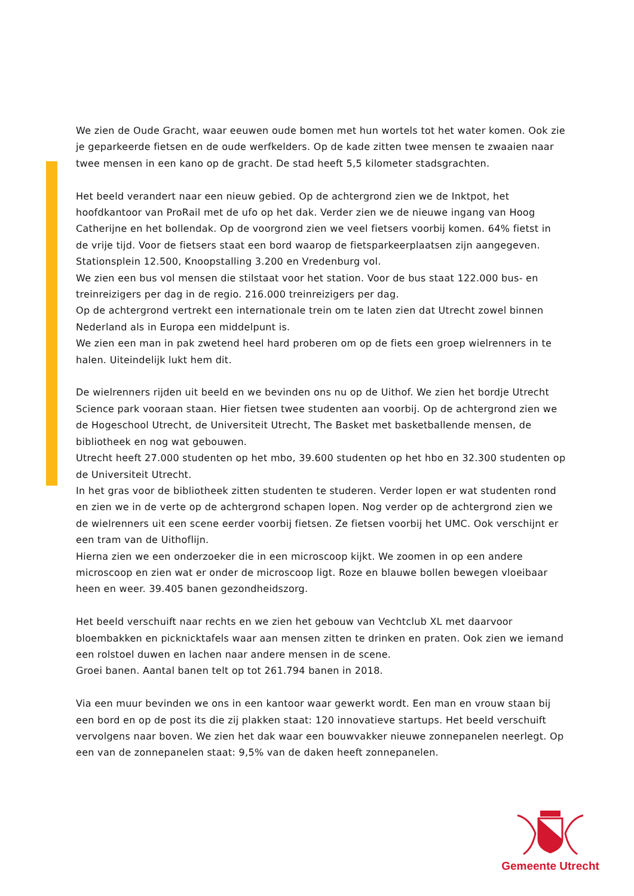We zien de Oude Gracht, waar eeuwen oude bomen met hun wortels tot het water komen. Ook zie je geparkeerde fietsen en de oude werfkelders. Op de kade zitten twee mensen te zwaaien naar twee mensen in een kano op de gracht. De stad heeft 5,5 kilometer stadsgrachten.
Het beeld verandert naar een nieuw gebied. Op de achtergrond zien we de Inktpot, het hoofdkantoor van ProRail met de ufo op het dak. Verder zien we de nieuwe ingang van Hoog Catherijne en het bollendak. Op de voorgrond zien we veel fietsers voorbij komen. 64% fietst in de vrije tijd. Voor de fietsers staat een bord waarop de fietsparkeerplaatsen zijn aangegeven. Stationsplein 12.500, Knoopstalling 3.200 en Vredenburg vol.
We zien een bus vol mensen die stilstaat voor het station. Voor de bus staat 122.000 bus- en treinreizigers per dag in de regio. 216.000 treinreizigers per dag.
Op de achtergrond vertrekt een internationale trein om te laten zien dat Utrecht zowel binnen Nederland als in Europa een middelpunt is.
We zien een man in pak zwetend heel hard proberen om op de fiets een groep wielrenners in te halen. Uiteindelijk lukt hem dit.
De wielrenners rijden uit beeld en we bevinden ons nu op de Uithof. We zien het bordje Utrecht Science park vooraan staan. Hier fietsen twee studenten aan voorbij. Op de achtergrond zien we de Hogeschool Utrecht, de Universiteit Utrecht, The Basket met basketballende mensen, de bibliotheek en nog wat gebouwen.
Utrecht heeft 27.000 studenten op het mbo, 39.600 studenten op het hbo en 32.300 studenten op de Universiteit Utrecht.
In het gras voor de bibliotheek zitten studenten te studeren. Verder lopen er wat studenten rond en zien we in de verte op de achtergrond schapen lopen. Nog verder op de achtergrond zien we de wielrenners uit een scene eerder voorbij fietsen. Ze fietsen voorbij het UMC. Ook verschijnt er een tram van de Uithoflijn.
Hierna zien we een onderzoeker die in een microscoop kijkt. We zoomen in op een andere microscoop en zien wat er onder de microscoop ligt. Roze en blauwe bollen bewegen vloeibaar heen en weer. 39.405 banen gezondheidszorg.
Het beeld verschuift naar rechts en we zien het gebouw van Vechtclub XL met daarvoor bloembakken en picknicktafels waar aan mensen zitten te drinken en praten. Ook zien we iemand een rolstoel duwen en lachen naar andere mensen in de scene.
Groei banen. Aantal banen telt op tot 261.794 banen in 2018.
Via een muur bevinden we ons in een kantoor waar gewerkt wordt. Een man en vrouw staan bij een bord en op de post its die zij plakken staat: 120 innovatieve startups. Het beeld verschuift vervolgens naar boven. We zien het dak waar een bouwvakker nieuwe zonnepanelen neerlegt. Op een van de zonnepanelen staat: 9,5% van de daken heeft zonnepanelen.
Gemeente Utrecht